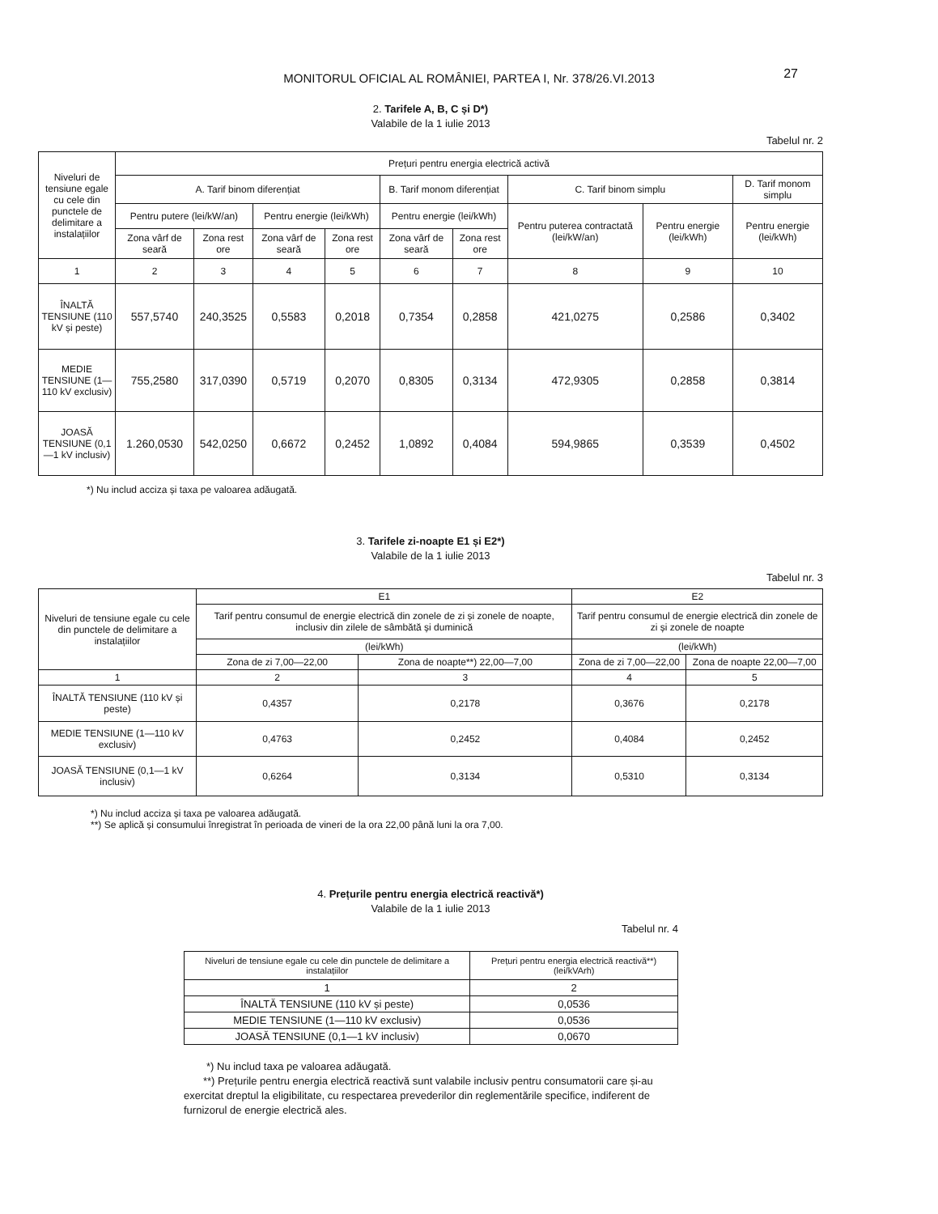MONITORUL OFICIAL AL ROMÂNIEI, PARTEA I, Nr. 378/26.VI.2013
27
2. Tarifele A, B, C și D*)
Valabile de la 1 iulie 2013
Tabelul nr. 2
| Niveluri de tensiune egale cu cele din punctele de delimitare a instalațiilor | Prețuri pentru energia electrică activă | | | | | | | | |
| --- | --- | --- | --- | --- | --- | --- | --- | --- | --- |
| | A. Tarif binom diferențiat | | | | B. Tarif monom diferențiat | | C. Tarif binom simplu | | D. Tarif monom simplu |
| | Pentru putere (lei/kW/an) | | Pentru energie (lei/kWh) | | Pentru energie (lei/kWh) | | Pentru puterea contractată (lei/kW/an) | Pentru energie (lei/kWh) | Pentru energie (lei/kWh) |
| | Zona vârf de seară | Zona rest ore | Zona vârf de seară | Zona rest ore | Zona vârf de seară | Zona rest ore | | | |
| 1 | 2 | 3 | 4 | 5 | 6 | 7 | 8 | 9 | 10 |
| ÎNALTĂ TENSIUNE (110 kV și peste) | 557,5740 | 240,3525 | 0,5583 | 0,2018 | 0,7354 | 0,2858 | 421,0275 | 0,2586 | 0,3402 |
| MEDIE TENSIUNE (1—110 kV exclusiv) | 755,2580 | 317,0390 | 0,5719 | 0,2070 | 0,8305 | 0,3134 | 472,9305 | 0,2858 | 0,3814 |
| JOASĂ TENSIUNE (0,1—1 kV inclusiv) | 1.260,0530 | 542,0250 | 0,6672 | 0,2452 | 1,0892 | 0,4084 | 594,9865 | 0,3539 | 0,4502 |
*) Nu includ acciza și taxa pe valoarea adăugată.
3. Tarifele zi-noapte E1 și E2*)
Valabile de la 1 iulie 2013
Tabelul nr. 3
| Niveluri de tensiune egale cu cele din punctele de delimitare a instalațiilor | E1 | | E2 | |
| --- | --- | --- | --- | --- |
| | Tarif pentru consumul de energie electrică din zonele de zi și zonele de noapte, inclusiv din zilele de sâmbătă și duminică | | Tarif pentru consumul de energie electrică din zonele de zi și zonele de noapte | |
| | (lei/kWh) | | (lei/kWh) | |
| | Zona de zi 7,00—22,00 | Zona de noapte**) 22,00—7,00 | Zona de zi 7,00—22,00 | Zona de noapte 22,00—7,00 |
| 1 | 2 | 3 | 4 | 5 |
| ÎNALTĂ TENSIUNE (110 kV și peste) | 0,4357 | 0,2178 | 0,3676 | 0,2178 |
| MEDIE TENSIUNE (1—110 kV exclusiv) | 0,4763 | 0,2452 | 0,4084 | 0,2452 |
| JOASĂ TENSIUNE (0,1—1 kV inclusiv) | 0,6264 | 0,3134 | 0,5310 | 0,3134 |
*) Nu includ acciza și taxa pe valoarea adăugată.
**) Se aplică și consumului înregistrat în perioada de vineri de la ora 22,00 până luni la ora 7,00.
4. Prețurile pentru energia electrică reactivă*)
Valabile de la 1 iulie 2013
Tabelul nr. 4
| Niveluri de tensiune egale cu cele din punctele de delimitare a instalațiilor | Prețuri pentru energia electrică reactivă**) (lei/kVArh) |
| --- | --- |
| 1 | 2 |
| ÎNALTĂ TENSIUNE (110 kV și peste) | 0,0536 |
| MEDIE TENSIUNE (1—110 kV exclusiv) | 0,0536 |
| JOASĂ TENSIUNE (0,1—1 kV inclusiv) | 0,0670 |
*) Nu includ taxa pe valoarea adăugată.
**) Prețurile pentru energia electrică reactivă sunt valabile inclusiv pentru consumatorii care și-au exercitat dreptul la eligibilitate, cu respectarea prevederilor din reglementările specifice, indiferent de furnizorul de energie electrică ales.